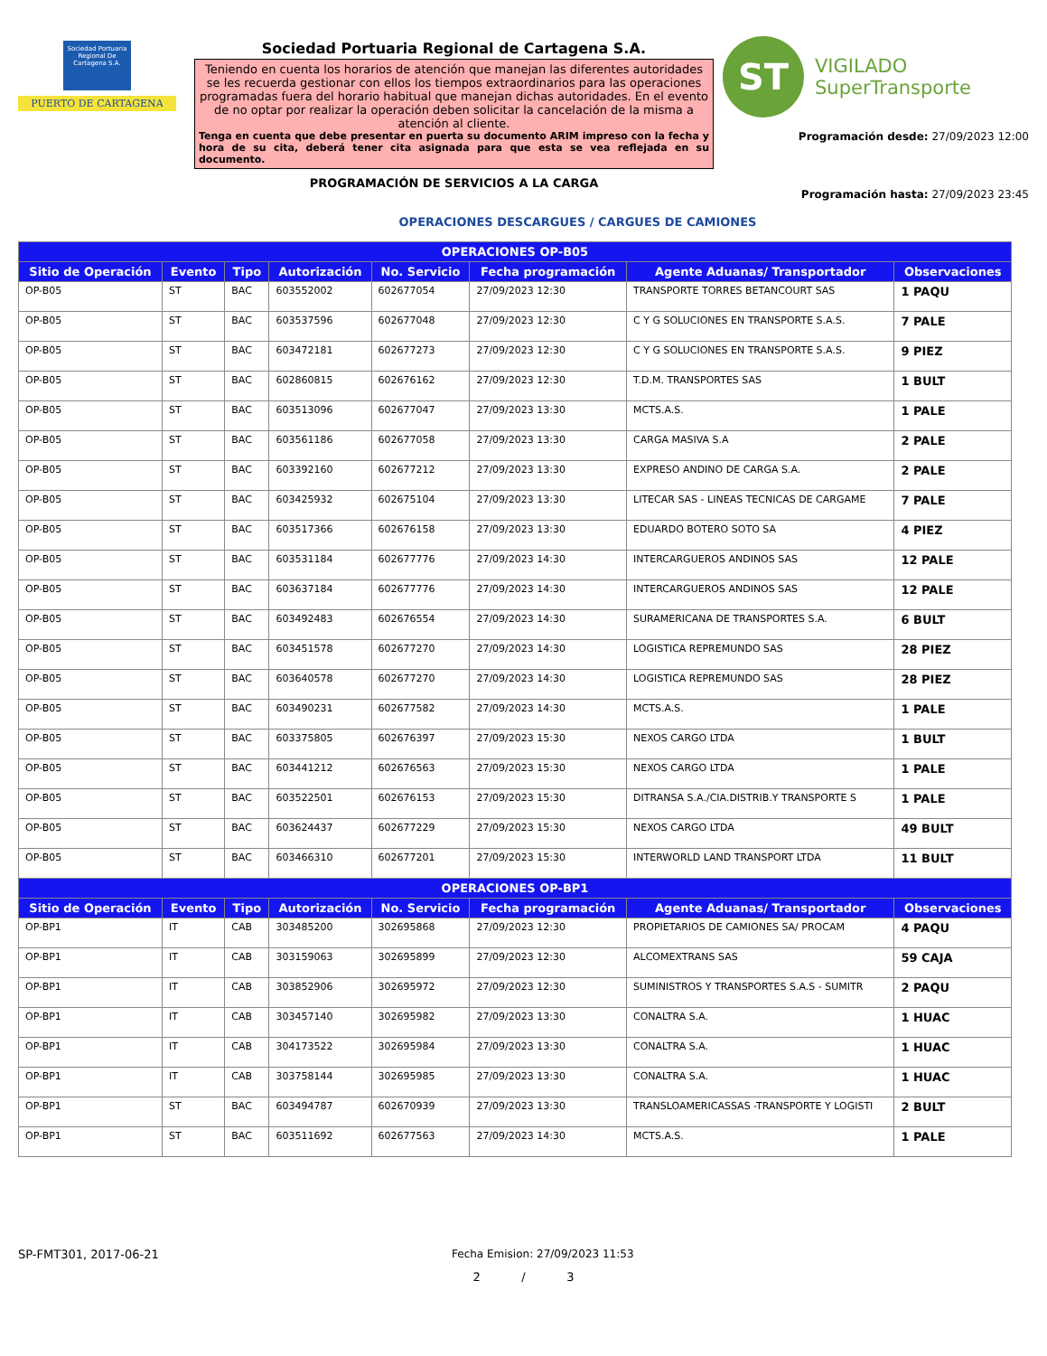Sociedad Portuaria Regional De Cartagena S.A.
PUERTO DE CARTAGENA
Sociedad Portuaria Regional de Cartagena S.A.
Teniendo en cuenta los horarios de atención que manejan las diferentes autoridades se les recuerda gestionar con ellos los tiempos extraordinarios para las operaciones programadas fuera del horario habitual que manejan dichas autoridades. En el evento de no optar por realizar la operación deben solicitar la cancelación de la misma a atención al cliente.
Tenga en cuenta que debe presentar en puerta su documento ARIM impreso con la fecha y hora de su cita, deberá tener cita asignada para que esta se vea reflejada en su documento.
PROGRAMACIÓN DE SERVICIOS A LA CARGA
ST
VIGILADO
SuperTransporte
Programación desde: 27/09/2023 12:00
Programación hasta: 27/09/2023 23:45
OPERACIONES DESCARGUES / CARGUES DE CAMIONES
| OPERACIONES OP-B05 | | | | | | | |
| --- | --- | --- | --- | --- | --- | --- | --- |
| Sitio de Operación | Evento | Tipo | Autorización | No. Servicio | Fecha programación | Agente Aduanas/ Transportador | Observaciones |
| OP-B05 | ST | BAC | 603552002 | 602677054 | 27/09/2023 12:30 | TRANSPORTE TORRES BETANCOURT SAS | 1 PAQU |
| OP-B05 | ST | BAC | 603537596 | 602677048 | 27/09/2023 12:30 | C Y G SOLUCIONES EN TRANSPORTE S.A.S. | 7 PALE |
| OP-B05 | ST | BAC | 603472181 | 602677273 | 27/09/2023 12:30 | C Y G SOLUCIONES EN TRANSPORTE S.A.S. | 9 PIEZ |
| OP-B05 | ST | BAC | 602860815 | 602676162 | 27/09/2023 12:30 | T.D.M. TRANSPORTES SAS | 1 BULT |
| OP-B05 | ST | BAC | 603513096 | 602677047 | 27/09/2023 13:30 | MCTS.A.S. | 1 PALE |
| OP-B05 | ST | BAC | 603561186 | 602677058 | 27/09/2023 13:30 | CARGA MASIVA S.A | 2 PALE |
| OP-B05 | ST | BAC | 603392160 | 602677212 | 27/09/2023 13:30 | EXPRESO ANDINO DE CARGA S.A. | 2 PALE |
| OP-B05 | ST | BAC | 603425932 | 602675104 | 27/09/2023 13:30 | LITECAR SAS - LINEAS TECNICAS DE CARGAME | 7 PALE |
| OP-B05 | ST | BAC | 603517366 | 602676158 | 27/09/2023 13:30 | EDUARDO BOTERO SOTO SA | 4 PIEZ |
| OP-B05 | ST | BAC | 603531184 | 602677776 | 27/09/2023 14:30 | INTERCARGUEROS ANDINOS SAS | 12 PALE |
| OP-B05 | ST | BAC | 603637184 | 602677776 | 27/09/2023 14:30 | INTERCARGUEROS ANDINOS SAS | 12 PALE |
| OP-B05 | ST | BAC | 603492483 | 602676554 | 27/09/2023 14:30 | SURAMERICANA DE TRANSPORTES S.A. | 6 BULT |
| OP-B05 | ST | BAC | 603451578 | 602677270 | 27/09/2023 14:30 | LOGISTICA REPREMUNDO SAS | 28 PIEZ |
| OP-B05 | ST | BAC | 603640578 | 602677270 | 27/09/2023 14:30 | LOGISTICA REPREMUNDO SAS | 28 PIEZ |
| OP-B05 | ST | BAC | 603490231 | 602677582 | 27/09/2023 14:30 | MCTS.A.S. | 1 PALE |
| OP-B05 | ST | BAC | 603375805 | 602676397 | 27/09/2023 15:30 | NEXOS CARGO LTDA | 1 BULT |
| OP-B05 | ST | BAC | 603441212 | 602676563 | 27/09/2023 15:30 | NEXOS CARGO LTDA | 1 PALE |
| OP-B05 | ST | BAC | 603522501 | 602676153 | 27/09/2023 15:30 | DITRANSA S.A./CIA.DISTRIB.Y TRANSPORTE S | 1 PALE |
| OP-B05 | ST | BAC | 603624437 | 602677229 | 27/09/2023 15:30 | NEXOS CARGO LTDA | 49 BULT |
| OP-B05 | ST | BAC | 603466310 | 602677201 | 27/09/2023 15:30 | INTERWORLD LAND TRANSPORT LTDA | 11 BULT |
| OPERACIONES OP-BP1 | | | | | | | |
| Sitio de Operación | Evento | Tipo | Autorización | No. Servicio | Fecha programación | Agente Aduanas/ Transportador | Observaciones |
| OP-BP1 | IT | CAB | 303485200 | 302695868 | 27/09/2023 12:30 | PROPIETARIOS DE CAMIONES SA/ PROCAM | 4 PAQU |
| OP-BP1 | IT | CAB | 303159063 | 302695899 | 27/09/2023 12:30 | ALCOMEXTRANS SAS | 59 CAJA |
| OP-BP1 | IT | CAB | 303852906 | 302695972 | 27/09/2023 12:30 | SUMINISTROS Y TRANSPORTES S.A.S - SUMITR | 2 PAQU |
| OP-BP1 | IT | CAB | 303457140 | 302695982 | 27/09/2023 13:30 | CONALTRA S.A. | 1 HUAC |
| OP-BP1 | IT | CAB | 304173522 | 302695984 | 27/09/2023 13:30 | CONALTRA S.A. | 1 HUAC |
| OP-BP1 | IT | CAB | 303758144 | 302695985 | 27/09/2023 13:30 | CONALTRA S.A. | 1 HUAC |
| OP-BP1 | ST | BAC | 603494787 | 602670939 | 27/09/2023 13:30 | TRANSLOAMERICASSAS -TRANSPORTE Y LOGISTI | 2 BULT |
| OP-BP1 | ST | BAC | 603511692 | 602677563 | 27/09/2023 14:30 | MCTS.A.S. | 1 PALE |
SP-FMT301, 2017-06-21 Fecha Emision: 27/09/2023 11:53
2 / 3